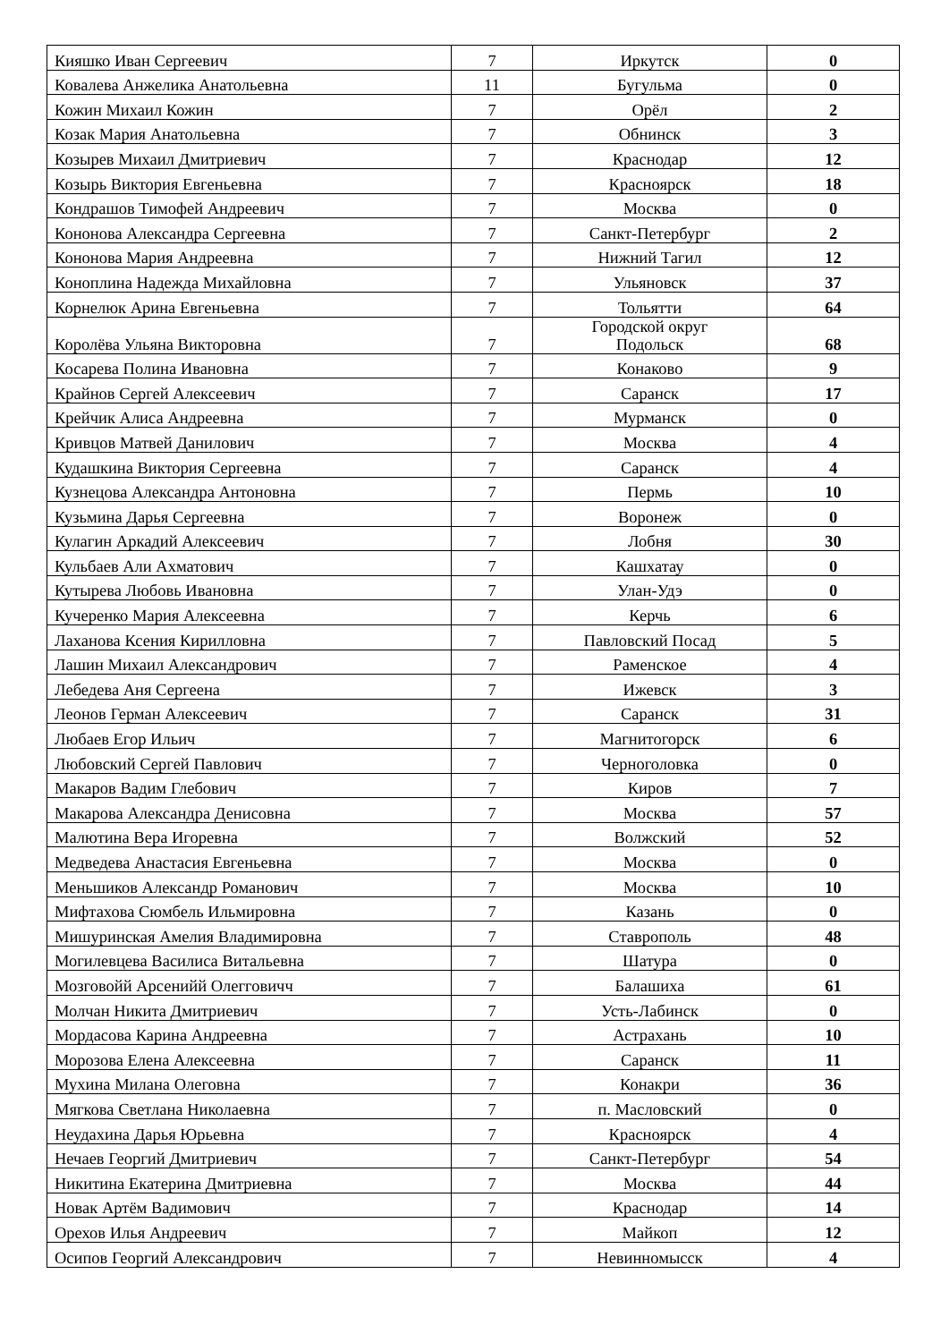| Кияшко Иван Сергеевич | 7 | Иркутск | 0 |
| Ковалева Анжелика Анатольевна | 11 | Бугульма | 0 |
| Кожин Михаил Кожин | 7 | Орёл | 2 |
| Козак Мария Анатольевна | 7 | Обнинск | 3 |
| Козырев Михаил Дмитриевич | 7 | Краснодар | 12 |
| Козырь Виктория Евгеньевна | 7 | Красноярск | 18 |
| Кондрашов Тимофей Андреевич | 7 | Москва | 0 |
| Кононова Александра Сергеевна | 7 | Санкт-Петербург | 2 |
| Кононова Мария Андреевна | 7 | Нижний Тагил | 12 |
| Коноплина Надежда Михайловна | 7 | Ульяновск | 37 |
| Корнелюк Арина Евгеньевна | 7 | Тольятти | 64 |
| Королёва Ульяна Викторовна | 7 | Городской округ Подольск | 68 |
| Косарева Полина Ивановна | 7 | Конаково | 9 |
| Крайнов Сергей Алексеевич | 7 | Саранск | 17 |
| Крейчик Алиса Андреевна | 7 | Мурманск | 0 |
| Кривцов Матвей Данилович | 7 | Москва | 4 |
| Кудашкина Виктория Сергеевна | 7 | Саранск | 4 |
| Кузнецова Александра Антоновна | 7 | Пермь | 10 |
| Кузьмина Дарья Сергеевна | 7 | Воронеж | 0 |
| Кулагин Аркадий Алексеевич | 7 | Лобня | 30 |
| Кульбаев Али Ахматович | 7 | Кашхатау | 0 |
| Кутырева Любовь Ивановна | 7 | Улан-Удэ | 0 |
| Кучеренко Мария Алексеевна | 7 | Керчь | 6 |
| Лаханова Ксения Кирилловна | 7 | Павловский Посад | 5 |
| Лашин Михаил Александрович | 7 | Раменское | 4 |
| Лебедева Аня Сергеена | 7 | Ижевск | 3 |
| Леонов Герман Алексеевич | 7 | Саранск | 31 |
| Любаев Егор Ильич | 7 | Магнитогорск | 6 |
| Любовский Сергей Павлович | 7 | Черноголовка | 0 |
| Макаров Вадим Глебович | 7 | Киров | 7 |
| Макарова Александра Денисовна | 7 | Москва | 57 |
| Малютина Вера Игоревна | 7 | Волжский | 52 |
| Медведева Анастасия Евгеньевна | 7 | Москва | 0 |
| Меньшиков Александр Романович | 7 | Москва | 10 |
| Мифтахова Сюмбель Ильмировна | 7 | Казань | 0 |
| Мишуринская Амелия Владимировна | 7 | Ставрополь | 48 |
| Могилевцева Василиса Витальевна | 7 | Шатура | 0 |
| Мозговойй Арсенийй Олегговичч | 7 | Балашиха | 61 |
| Молчан Никита Дмитриевич | 7 | Усть-Лабинск | 0 |
| Мордасова Карина Андреевна | 7 | Астрахань | 10 |
| Морозова Елена Алексеевна | 7 | Саранск | 11 |
| Мухина Милана Олеговна | 7 | Конакри | 36 |
| Мягкова Светлана Николаевна | 7 | п. Масловский | 0 |
| Неудахина Дарья Юрьевна | 7 | Красноярск | 4 |
| Нечаев Георгий Дмитриевич | 7 | Санкт-Петербург | 54 |
| Никитина Екатерина Дмитриевна | 7 | Москва | 44 |
| Новак Артём Вадимович | 7 | Краснодар | 14 |
| Орехов Илья Андреевич | 7 | Майкоп | 12 |
| Осипов Георгий Александрович | 7 | Невинномысск | 4 |